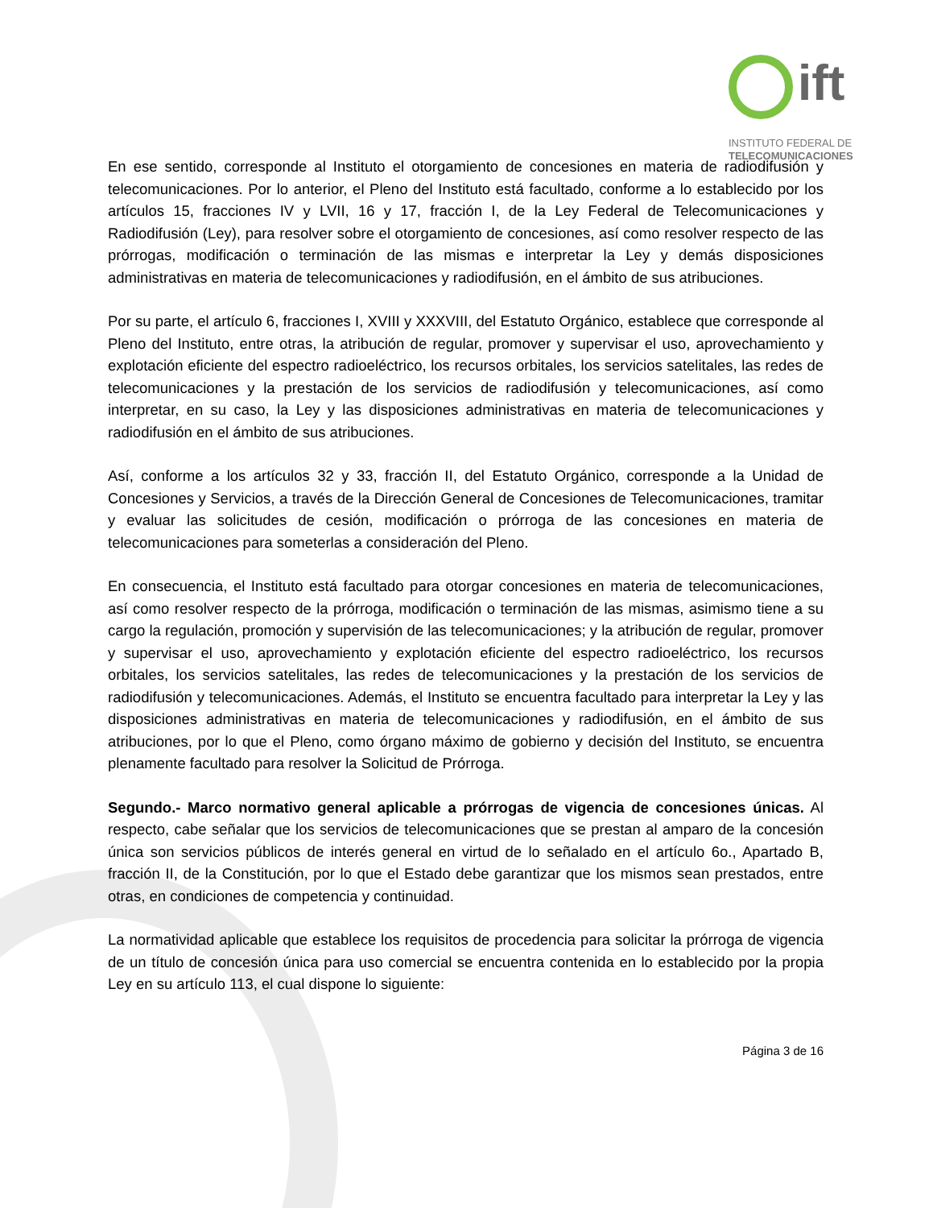ift
INSTITUTO FEDERAL DE
TELECOMUNICACIONES
En ese sentido, corresponde al Instituto el otorgamiento de concesiones en materia de radiodifusión y telecomunicaciones. Por lo anterior, el Pleno del Instituto está facultado, conforme a lo establecido por los artículos 15, fracciones IV y LVII, 16 y 17, fracción I, de la Ley Federal de Telecomunicaciones y Radiodifusión (Ley), para resolver sobre el otorgamiento de concesiones, así como resolver respecto de las prórrogas, modificación o terminación de las mismas e interpretar la Ley y demás disposiciones administrativas en materia de telecomunicaciones y radiodifusión, en el ámbito de sus atribuciones.
Por su parte, el artículo 6, fracciones I, XVIII y XXXVIII, del Estatuto Orgánico, establece que corresponde al Pleno del Instituto, entre otras, la atribución de regular, promover y supervisar el uso, aprovechamiento y explotación eficiente del espectro radioeléctrico, los recursos orbitales, los servicios satelitales, las redes de telecomunicaciones y la prestación de los servicios de radiodifusión y telecomunicaciones, así como interpretar, en su caso, la Ley y las disposiciones administrativas en materia de telecomunicaciones y radiodifusión en el ámbito de sus atribuciones.
Así, conforme a los artículos 32 y 33, fracción II, del Estatuto Orgánico, corresponde a la Unidad de Concesiones y Servicios, a través de la Dirección General de Concesiones de Telecomunicaciones, tramitar y evaluar las solicitudes de cesión, modificación o prórroga de las concesiones en materia de telecomunicaciones para someterlas a consideración del Pleno.
En consecuencia, el Instituto está facultado para otorgar concesiones en materia de telecomunicaciones, así como resolver respecto de la prórroga, modificación o terminación de las mismas, asimismo tiene a su cargo la regulación, promoción y supervisión de las telecomunicaciones; y la atribución de regular, promover y supervisar el uso, aprovechamiento y explotación eficiente del espectro radioeléctrico, los recursos orbitales, los servicios satelitales, las redes de telecomunicaciones y la prestación de los servicios de radiodifusión y telecomunicaciones. Además, el Instituto se encuentra facultado para interpretar la Ley y las disposiciones administrativas en materia de telecomunicaciones y radiodifusión, en el ámbito de sus atribuciones, por lo que el Pleno, como órgano máximo de gobierno y decisión del Instituto, se encuentra plenamente facultado para resolver la Solicitud de Prórroga.
Segundo.- Marco normativo general aplicable a prórrogas de vigencia de concesiones únicas. Al respecto, cabe señalar que los servicios de telecomunicaciones que se prestan al amparo de la concesión única son servicios públicos de interés general en virtud de lo señalado en el artículo 6o., Apartado B, fracción II, de la Constitución, por lo que el Estado debe garantizar que los mismos sean prestados, entre otras, en condiciones de competencia y continuidad.
La normatividad aplicable que establece los requisitos de procedencia para solicitar la prórroga de vigencia de un título de concesión única para uso comercial se encuentra contenida en lo establecido por la propia Ley en su artículo 113, el cual dispone lo siguiente:
Página 3 de 16